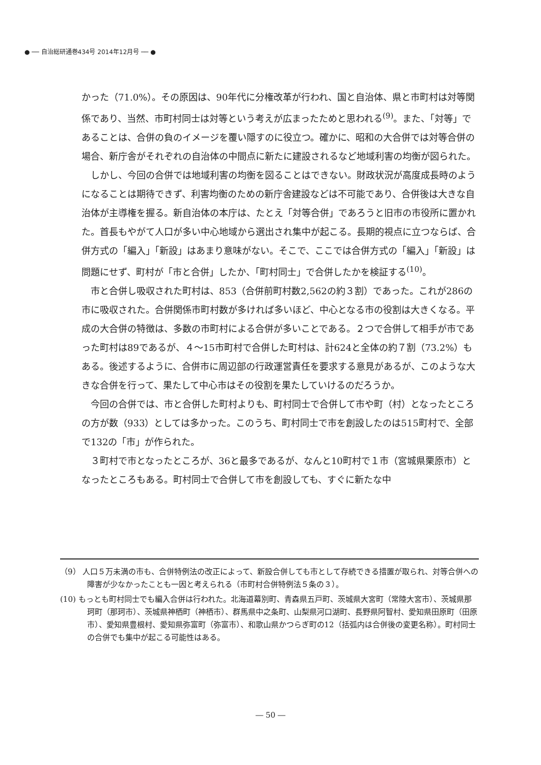● ── 自治総研通巻434号 2014年12月号 ── ●
かった（71.0%）。その原因は、90年代に分権改革が行われ、国と自治体、県と市町村は対等関係であり、当然、市町村同士は対等という考えが広まったためと思われる<sup>(9)</sup>。また、「対等」であることは、合併の負のイメージを覆い隠すのに役立つ。確かに、昭和の大合併では対等合併の場合、新庁舎がそれぞれの自治体の中間点に新たに建設されるなど地域利害の均衡が図られた。
しかし、今回の合併では地域利害の均衡を図ることはできない。財政状況が高度成長時のようになることは期待できず、利害均衡のための新庁舎建設などは不可能であり、合併後は大きな自治体が主導権を握る。新自治体の本庁は、たとえ「対等合併」であろうと旧市の市役所に置かれた。首長もやがて人口が多い中心地域から選出され集中が起こる。長期的視点に立つならば、合併方式の「編入」「新設」はあまり意味がない。そこで、ここでは合併方式の「編入」「新設」は問題にせず、町村が「市と合併」したか、「町村同士」で合併したかを検証する<sup>(10)</sup>。
市と合併し吸収された町村は、853（合併前町村数2,562の約３割）であった。これが286の市に吸収された。合併関係市町村数が多ければ多いほど、中心となる市の役割は大きくなる。平成の大合併の特徴は、多数の市町村による合併が多いことである。２つで合併して相手が市であった町村は89であるが、４～15市町村で合併した町村は、計624と全体の約７割（73.2%）もある。後述するように、合併市に周辺部の行政運営責任を要求する意見があるが、このような大きな合併を行って、果たして中心市はその役割を果たしていけるのだろうか。
今回の合併では、市と合併した町村よりも、町村同士で合併して市や町（村）となったところの方が数（933）としては多かった。このうち、町村同士で市を創設したのは515町村で、全部で132の「市」が作られた。
３町村で市となったところが、36と最多であるが、なんと10町村で１市（宮城県栗原市）となったところもある。町村同士で合併して市を創設しても、すぐに新たな中
（9） 人口５万未満の市も、合併特例法の改正によって、新設合併しても市として存続できる措置が取られ、対等合併への障害が少なかったことも一因と考えられる（市町村合併特例法５条の３）。
(10) もっとも町村同士でも編入合併は行われた。北海道幕別町、青森県五戸町、茨城県大宮町（常陸大宮市）、茨城県那珂町（那珂市）、茨城県神栖町（神栖市）、群馬県中之条町、山梨県河口湖町、長野県阿智村、愛知県田原町（田原市）、愛知県豊根村、愛知県弥富町（弥富市）、和歌山県かつらぎ町の12（括弧内は合併後の変更名称）。町村同士の合併でも集中が起こる可能性はある。
― 50 ―